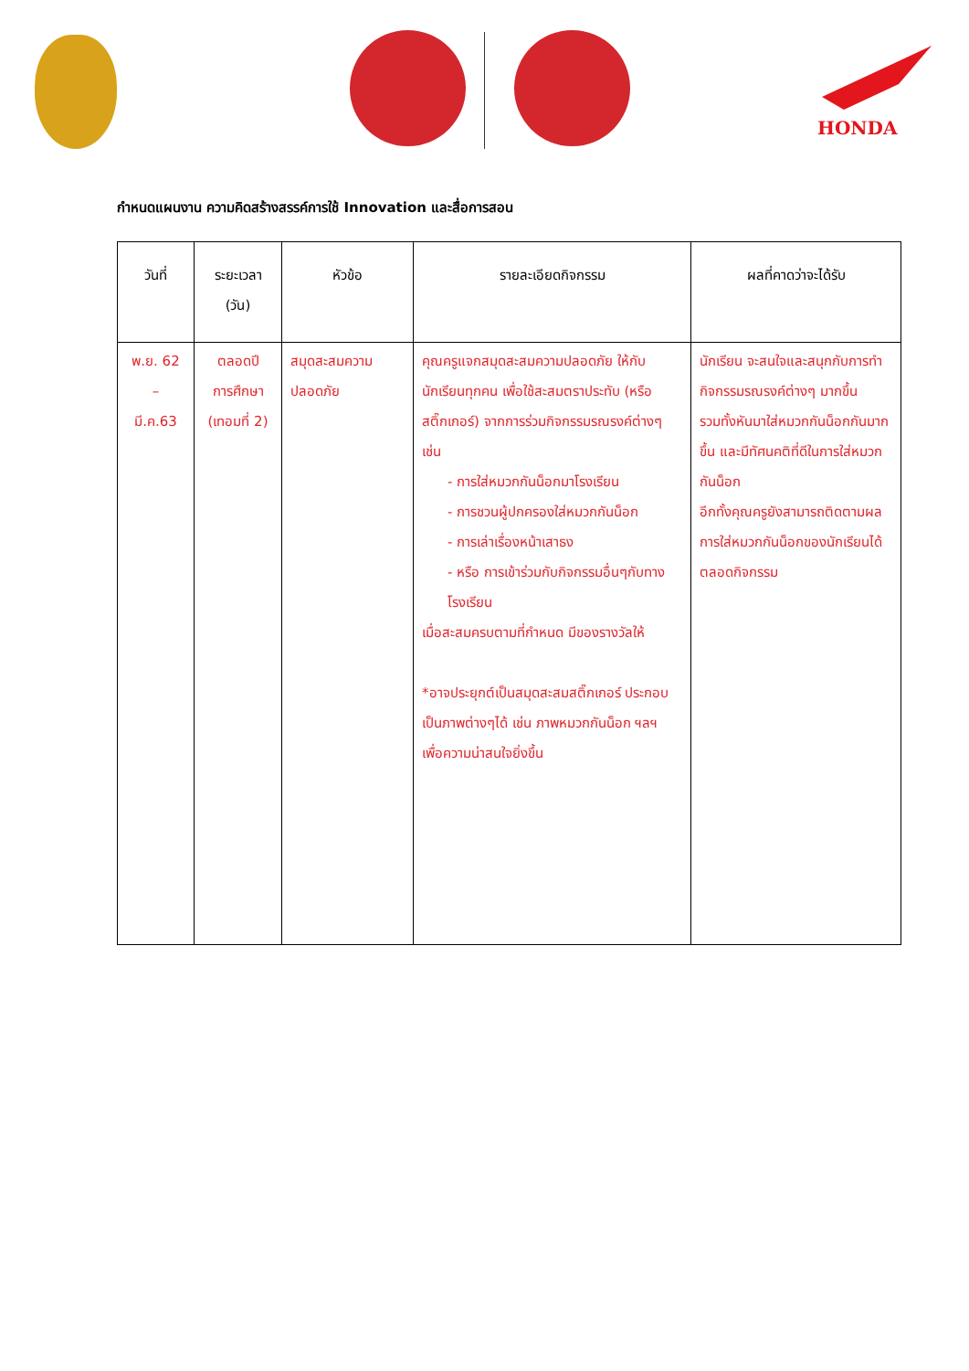HONDA
กำหนดแผนงาน ความคิดสร้างสรรค์การใช้ Innovation และสื่อการสอน
| วันที่ | ระยะเวลา (วัน) | หัวข้อ | รายละเอียดกิจกรรม | ผลที่คาดว่าจะได้รับ |
| --- | --- | --- | --- | --- |
| พ.ย. 62 – มี.ค.63 | ตลอดปี การศึกษา (เทอมที่ 2) | สมุดสะสมความปลอดภัย | คุณครูแจกสมุดสะสมความปลอดภัย ให้กับนักเรียนทุกคน เพื่อใช้สะสมตราประทับ (หรือสติ๊กเกอร์) จากการร่วมกิจกรรมรณรงค์ต่างๆ เช่น - การใส่หมวกกันน็อกมาโรงเรียน - การชวนผู้ปกครองใส่หมวกกันน็อก - การเล่าเรื่องหน้าเสาธง - หรือ การเข้าร่วมกับกิจกรรมอื่นๆกับทางโรงเรียน เมื่อสะสมครบตามที่กำหนด มีของรางวัลให้ *อาจประยุกต์เป็นสมุดสะสมสติ๊กเกอร์ ประกอบเป็นภาพต่างๆได้ เช่น ภาพหมวกกันน็อก ฯลฯ เพื่อความน่าสนใจยิ่งขึ้น | นักเรียน จะสนใจและสนุกกับการทำกิจกรรมรณรงค์ต่างๆ มากขึ้น รวมทั้งหันมาใส่หมวกกันน็อกกันมากขึ้น และมีทัศนคติที่ดีในการใส่หมวกกันน็อก อีกทั้งคุณครูยังสามารถติดตามผลการใส่หมวกกันน็อกของนักเรียนได้ตลอดกิจกรรม |